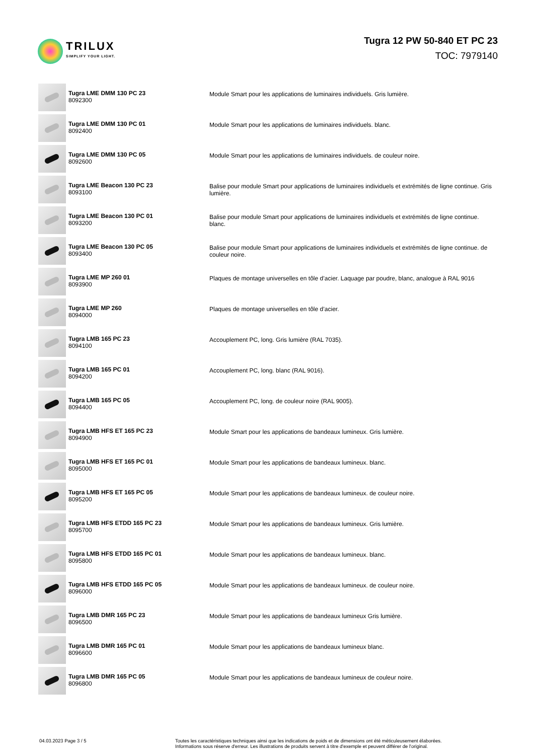TRILUX
SIMPLIFY YOUR LIGHT.
Tugra 12 PW 50-840 ET PC 23
TOC: 7979140
| | Tugra LME DMM 130 PC 23 8092300 | Module Smart pour les applications de luminaires individuels. Gris lumière. |
| | Tugra LME DMM 130 PC 01 8092400 | Module Smart pour les applications de luminaires individuels. blanc. |
| | Tugra LME DMM 130 PC 05 8092600 | Module Smart pour les applications de luminaires individuels. de couleur noire. |
| | Tugra LME Beacon 130 PC 23 8093100 | Balise pour module Smart pour applications de luminaires individuels et extrémités de ligne continue. Gris lumière. |
| | Tugra LME Beacon 130 PC 01 8093200 | Balise pour module Smart pour applications de luminaires individuels et extrémités de ligne continue. blanc. |
| | Tugra LME Beacon 130 PC 05 8093400 | Balise pour module Smart pour applications de luminaires individuels et extrémités de ligne continue. de couleur noire. |
| | Tugra LME MP 260 01 8093900 | Plaques de montage universelles en tôle d’acier. Laquage par poudre, blanc, analogue à RAL 9016 |
| | Tugra LME MP 260 8094000 | Plaques de montage universelles en tôle d’acier. |
| | Tugra LMB 165 PC 23 8094100 | Accouplement PC, long. Gris lumière (RAL 7035). |
| | Tugra LMB 165 PC 01 8094200 | Accouplement PC, long. blanc (RAL 9016). |
| | Tugra LMB 165 PC 05 8094400 | Accouplement PC, long. de couleur noire (RAL 9005). |
| | Tugra LMB HFS ET 165 PC 23 8094900 | Module Smart pour les applications de bandeaux lumineux. Gris lumière. |
| | Tugra LMB HFS ET 165 PC 01 8095000 | Module Smart pour les applications de bandeaux lumineux. blanc. |
| | Tugra LMB HFS ET 165 PC 05 8095200 | Module Smart pour les applications de bandeaux lumineux. de couleur noire. |
| | Tugra LMB HFS ETDD 165 PC 23 8095700 | Module Smart pour les applications de bandeaux lumineux. Gris lumière. |
| | Tugra LMB HFS ETDD 165 PC 01 8095800 | Module Smart pour les applications de bandeaux lumineux. blanc. |
| | Tugra LMB HFS ETDD 165 PC 05 8096000 | Module Smart pour les applications de bandeaux lumineux. de couleur noire. |
| | Tugra LMB DMR 165 PC 23 8096500 | Module Smart pour les applications de bandeaux lumineux Gris lumière. |
| | Tugra LMB DMR 165 PC 01 8096600 | Module Smart pour les applications de bandeaux lumineux blanc. |
| | Tugra LMB DMR 165 PC 05 8096800 | Module Smart pour les applications de bandeaux lumineux de couleur noire. |
04.03.2023 Page 3 / 5 Toutes les caractéristiques techniques ainsi que les indications de poids et de dimensions ont été méticuleusement élaborées.
Informations sous réserve d'erreur. Les illustrations de produits servent à titre d'exemple et peuvent différer de l'original.